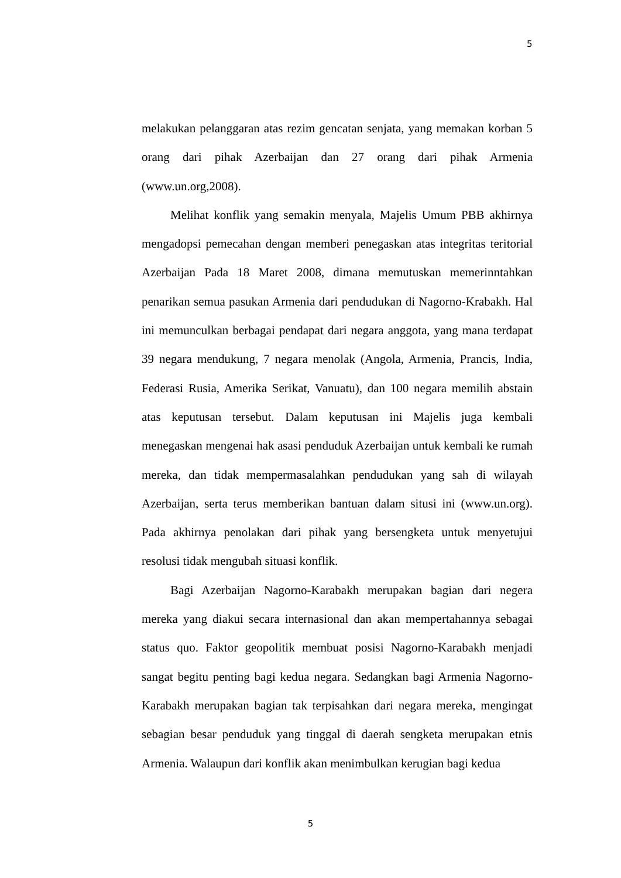5
melakukan pelanggaran atas rezim gencatan senjata, yang memakan korban 5 orang dari pihak Azerbaijan dan 27 orang dari pihak Armenia (www.un.org,2008).
Melihat konflik yang semakin menyala, Majelis Umum PBB akhirnya mengadopsi pemecahan dengan memberi penegaskan atas integritas teritorial Azerbaijan Pada 18 Maret 2008, dimana memutuskan memerinntahkan penarikan semua pasukan Armenia dari pendudukan di Nagorno-Krabakh. Hal ini memunculkan berbagai pendapat dari negara anggota, yang mana terdapat 39 negara mendukung, 7 negara menolak (Angola, Armenia, Prancis, India, Federasi Rusia, Amerika Serikat, Vanuatu), dan 100 negara memilih abstain atas keputusan tersebut. Dalam keputusan ini Majelis juga kembali menegaskan mengenai hak asasi penduduk Azerbaijan untuk kembali ke rumah mereka, dan tidak mempermasalahkan pendudukan yang sah di wilayah Azerbaijan, serta terus memberikan bantuan dalam situsi ini (www.un.org). Pada akhirnya penolakan dari pihak yang bersengketa untuk menyetujui resolusi tidak mengubah situasi konflik.
Bagi Azerbaijan Nagorno-Karabakh merupakan bagian dari negera mereka yang diakui secara internasional dan akan mempertahannya sebagai status quo. Faktor geopolitik membuat posisi Nagorno-Karabakh menjadi sangat begitu penting bagi kedua negara. Sedangkan bagi Armenia Nagorno-Karabakh merupakan bagian tak terpisahkan dari negara mereka, mengingat sebagian besar penduduk yang tinggal di daerah sengketa merupakan etnis Armenia. Walaupun dari konflik akan menimbulkan kerugian bagi kedua
5